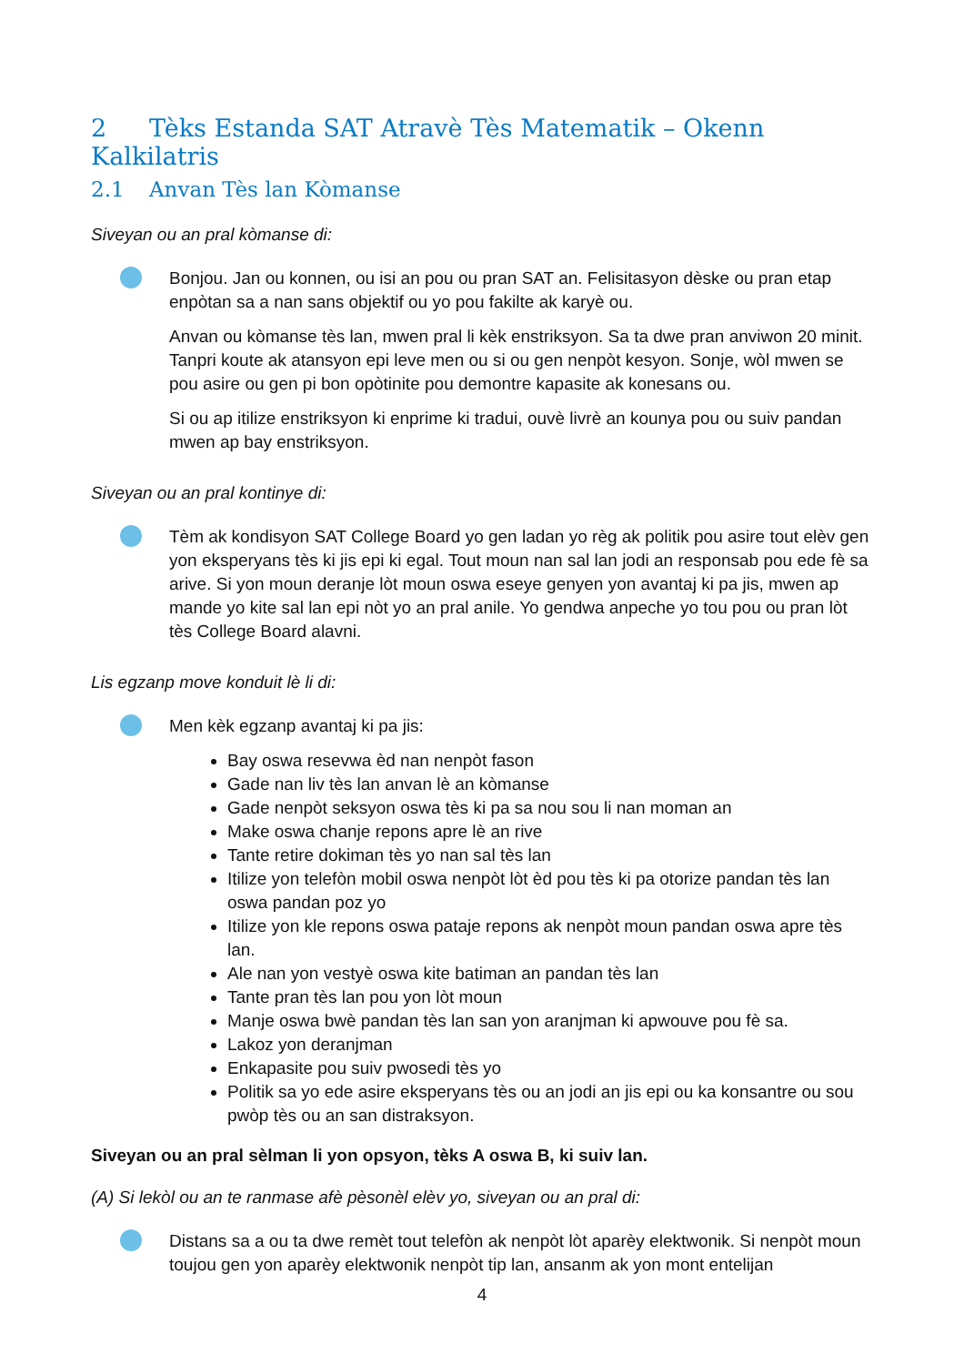2 Tèks Estanda SAT Atravè Tès Matematik – Okenn Kalkilatris
2.1 Anvan Tès lan Kòmanse
Siveyan ou an pral kòmanse di:
Bonjou. Jan ou konnen, ou isi an pou ou pran SAT an. Felisitasyon dèske ou pran etap enpòtan sa a nan sans objektif ou yo pou fakilte ak karyè ou.
Anvan ou kòmanse tès lan, mwen pral li kèk enstriksyon. Sa ta dwe pran anviwon 20 minit. Tanpri koute ak atansyon epi leve men ou si ou gen nenpòt kesyon. Sonje, wòl mwen se pou asire ou gen pi bon opòtinite pou demontre kapasite ak konesans ou.
Si ou ap itilize enstriksyon ki enprime ki tradui, ouvè livrè an kounya pou ou suiv pandan mwen ap bay enstriksyon.
Siveyan ou an pral kontinye di:
Tèm ak kondisyon SAT College Board yo gen ladan yo règ ak politik pou asire tout elèv gen yon eksperyans tès ki jis epi ki egal. Tout moun nan sal lan jodi an responsab pou ede fè sa arive. Si yon moun deranje lòt moun oswa eseye genyen yon avantaj ki pa jis, mwen ap mande yo kite sal lan epi nòt yo an pral anile. Yo gendwa anpeche yo tou pou ou pran lòt tès College Board alavni.
Lis egzanp move konduit lè li di:
Men kèk egzanp avantaj ki pa jis:
Bay oswa resevwa èd nan nenpòt fason
Gade nan liv tès lan anvan lè an kòmanse
Gade nenpòt seksyon oswa tès ki pa sa nou sou li nan moman an
Make oswa chanje repons apre lè an rive
Tante retire dokiman tès yo nan sal tès lan
Itilize yon telefòn mobil oswa nenpòt lòt èd pou tès ki pa otorize pandan tès lan oswa pandan poz yo
Itilize yon kle repons oswa pataje repons ak nenpòt moun pandan oswa apre tès lan.
Ale nan yon vestyè oswa kite batiman an pandan tès lan
Tante pran tès lan pou yon lòt moun
Manje oswa bwè pandan tès lan san yon aranjman ki apwouve pou fè sa.
Lakoz yon deranjman
Enkapasite pou suiv pwosedi tès yo
Politik sa yo ede asire eksperyans tès ou an jodi an jis epi ou ka konsantre ou sou pwòp tès ou an san distraksyon.
Siveyan ou an pral sèlman li yon opsyon, tèks A oswa B, ki suiv lan.
(A) Si lekòl ou an te ranmase afè pèsonèl elèv yo, siveyan ou an pral di:
Distans sa a ou ta dwe remèt tout telefòn ak nenpòt lòt aparèy elektwonik. Si nenpòt moun toujou gen yon aparèy elektwonik nenpòt tip lan, ansanm ak yon mont entelijan
4